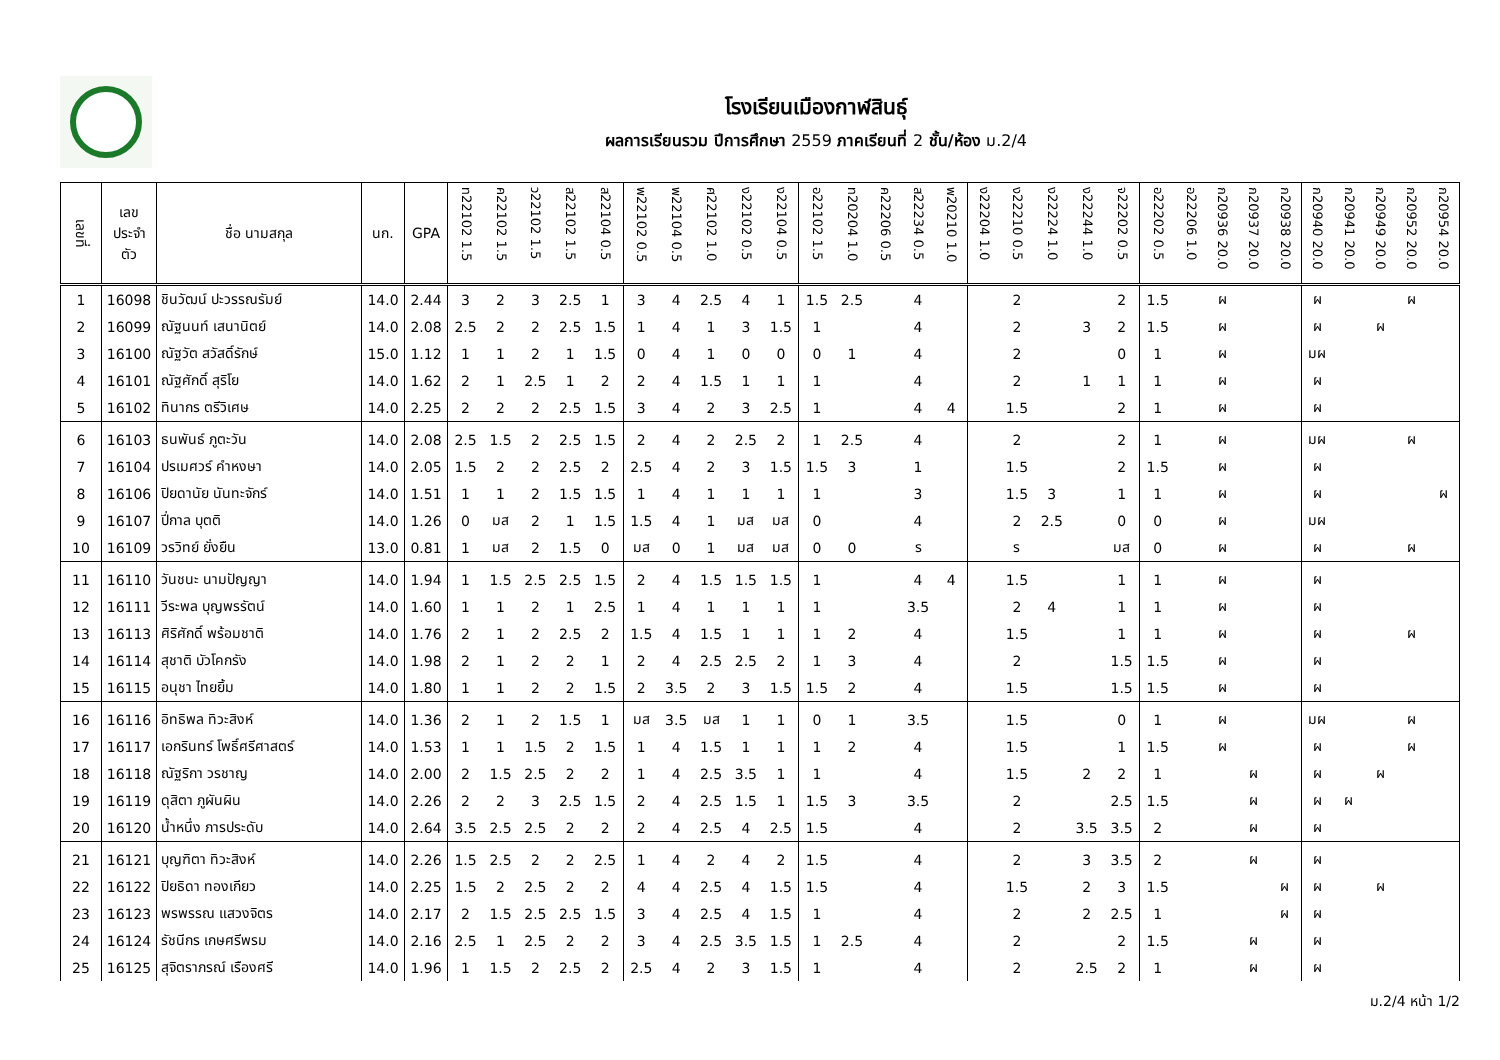โรงเรียนเมืองกาฬสินธุ์
ผลการเรียนรวม ปีการศึกษา 2559 ภาคเรียนที่ 2 ชั้น/ห้อง ม.2/4
| เลขที่ | เลข ประจำ ตัว | ชื่อ นามสกุล | นก. | GPA | ท22102 1.5 | ค22102 1.5 | ว22102 1.5 | ส22102 1.5 | ส22104 0.5 | พ22102 0.5 | พ22104 0.5 | ศ22102 1.0 | ง22102 0.5 | ง22104 0.5 | อ22102 1.5 | ท20204 1.0 | ค22206 0.5 | ส22234 0.5 | พ20210 1.0 | ง22204 1.0 | ง22210 0.5 | ง22224 1.0 | ง22244 1.0 | จ22202 0.5 | อ22202 0.5 | อ22206 1.0 | ก20936 20.0 | ก20937 20.0 | ก20938 20.0 | ก20940 20.0 | ก20941 20.0 | ก20949 20.0 | ก20952 20.0 | ก20954 20.0 |
| --- | --- | --- | --- | --- | --- | --- | --- | --- | --- | --- | --- | --- | --- | --- | --- | --- | --- | --- | --- | --- | --- | --- | --- | --- | --- | --- | --- | --- | --- | --- | --- | --- | --- | --- |
| 1 | 16098 | ชินวัฒน์ ปะวรรณรัมย์ | 14.0 | 2.44 | 3 | 2 | 3 | 2.5 | 1 | 3 | 4 | 2.5 | 4 | 1 | 1.5 | 2.5 | | 4 | | | 2 | | | 2 | 1.5 | | ผ | | | ผ | | | ผ | |
| 2 | 16099 | ณัฐนนท์ เสนานิตย์ | 14.0 | 2.08 | 2.5 | 2 | 2 | 2.5 | 1.5 | 1 | 4 | 1 | 3 | 1.5 | 1 | | | 4 | | | 2 | | 3 | 2 | 1.5 | | ผ | | | ผ | | ผ | | |
| 3 | 16100 | ณัฐวัต สวัสดิ์รักษ์ | 15.0 | 1.12 | 1 | 1 | 2 | 1 | 1.5 | 0 | 4 | 1 | 0 | 0 | 0 | 1 | | 4 | | | 2 | | | 0 | 1 | | ผ | | | มผ | | | | |
| 4 | 16101 | ณัฐศักดิ์ สุริโย | 14.0 | 1.62 | 2 | 1 | 2.5 | 1 | 2 | 2 | 4 | 1.5 | 1 | 1 | 1 | | | 4 | | | 2 | | 1 | 1 | 1 | | ผ | | | ผ | | | | |
| 5 | 16102 | ทินากร ตรีวิเศษ | 14.0 | 2.25 | 2 | 2 | 2 | 2.5 | 1.5 | 3 | 4 | 2 | 3 | 2.5 | 1 | | | 4 | 4 | | 1.5 | | | 2 | 1 | | ผ | | | ผ | | | | |
| 6 | 16103 | ธนพันธ์ ภูตะวัน | 14.0 | 2.08 | 2.5 | 1.5 | 2 | 2.5 | 1.5 | 2 | 4 | 2 | 2.5 | 2 | 1 | 2.5 | | 4 | | | 2 | | | 2 | 1 | | ผ | | | มผ | | | ผ | |
| 7 | 16104 | ปรเมศวร์ คำหงษา | 14.0 | 2.05 | 1.5 | 2 | 2 | 2.5 | 2 | 2.5 | 4 | 2 | 3 | 1.5 | 1.5 | 3 | | 1 | | | 1.5 | | | 2 | 1.5 | | ผ | | | ผ | | | | |
| 8 | 16106 | ปิยดานัย นันทะจักร์ | 14.0 | 1.51 | 1 | 1 | 2 | 1.5 | 1.5 | 1 | 4 | 1 | 1 | 1 | 1 | | | 3 | | | 1.5 | 3 | | 1 | 1 | | ผ | | | ผ | | | | ผ |
| 9 | 16107 | ปี่กาล บุตติ | 14.0 | 1.26 | 0 | มส | 2 | 1 | 1.5 | 1.5 | 4 | 1 | มส | มส | 0 | | | 4 | | | 2 | 2.5 | | 0 | 0 | | ผ | | | มผ | | | | |
| 10 | 16109 | วรวิทย์ ยั่งยืน | 13.0 | 0.81 | 1 | มส | 2 | 1.5 | 0 | มส | 0 | 1 | มส | มส | 0 | 0 | | ร | | | ร | | | มส | 0 | | ผ | | | ผ | | | ผ | |
| 11 | 16110 | วันชนะ นามปัญญา | 14.0 | 1.94 | 1 | 1.5 | 2.5 | 2.5 | 1.5 | 2 | 4 | 1.5 | 1.5 | 1.5 | 1 | | | 4 | 4 | | 1.5 | | | 1 | 1 | | ผ | | | ผ | | | | |
| 12 | 16111 | วีระพล บุญพรรัตน์ | 14.0 | 1.60 | 1 | 1 | 2 | 1 | 2.5 | 1 | 4 | 1 | 1 | 1 | 1 | | | 3.5 | | | 2 | 4 | | 1 | 1 | | ผ | | | ผ | | | | |
| 13 | 16113 | ศิริศักดิ์ พร้อมชาติ | 14.0 | 1.76 | 2 | 1 | 2 | 2.5 | 2 | 1.5 | 4 | 1.5 | 1 | 1 | 1 | 2 | | 4 | | | 1.5 | | | 1 | 1 | | ผ | | | ผ | | | ผ | |
| 14 | 16114 | สุชาติ บัวโคกรัง | 14.0 | 1.98 | 2 | 1 | 2 | 2 | 1 | 2 | 4 | 2.5 | 2.5 | 2 | 1 | 3 | | 4 | | | 2 | | | 1.5 | 1.5 | | ผ | | | ผ | | | | |
| 15 | 16115 | อนุชา ไทยยิ้ม | 14.0 | 1.80 | 1 | 1 | 2 | 2 | 1.5 | 2 | 3.5 | 2 | 3 | 1.5 | 1.5 | 2 | | 4 | | | 1.5 | | | 1.5 | 1.5 | | ผ | | | ผ | | | | |
| 16 | 16116 | อิทธิพล ทิวะสิงห์ | 14.0 | 1.36 | 2 | 1 | 2 | 1.5 | 1 | มส | 3.5 | มส | 1 | 1 | 0 | 1 | | 3.5 | | | 1.5 | | | 0 | 1 | | ผ | | | มผ | | | ผ | |
| 17 | 16117 | เอกรินทร์ โพธิ์ศรีศาสตร์ | 14.0 | 1.53 | 1 | 1 | 1.5 | 2 | 1.5 | 1 | 4 | 1.5 | 1 | 1 | 1 | 2 | | 4 | | | 1.5 | | | 1 | 1.5 | | ผ | | | ผ | | | ผ | |
| 18 | 16118 | ณัฐริกา วรชาญ | 14.0 | 2.00 | 2 | 1.5 | 2.5 | 2 | 2 | 1 | 4 | 2.5 | 3.5 | 1 | 1 | | | 4 | | | 1.5 | | 2 | 2 | 1 | | | ผ | | ผ | | ผ | | |
| 19 | 16119 | ดุสิตา ภูผันผิน | 14.0 | 2.26 | 2 | 2 | 3 | 2.5 | 1.5 | 2 | 4 | 2.5 | 1.5 | 1 | 1.5 | 3 | | 3.5 | | | 2 | | | 2.5 | 1.5 | | | ผ | | ผ | ผ | | | |
| 20 | 16120 | น้ำหนึ่ง ภารประดับ | 14.0 | 2.64 | 3.5 | 2.5 | 2.5 | 2 | 2 | 2 | 4 | 2.5 | 4 | 2.5 | 1.5 | | | 4 | | | 2 | | 3.5 | 3.5 | 2 | | | ผ | | ผ | | | | |
| 21 | 16121 | บุญฑิตา ทิวะสิงห์ | 14.0 | 2.26 | 1.5 | 2.5 | 2 | 2 | 2.5 | 1 | 4 | 2 | 4 | 2 | 1.5 | | | 4 | | | 2 | | 3 | 3.5 | 2 | | | ผ | | ผ | | | | |
| 22 | 16122 | ปิยธิดา ทองเกียว | 14.0 | 2.25 | 1.5 | 2 | 2.5 | 2 | 2 | 4 | 4 | 2.5 | 4 | 1.5 | 1.5 | | | 4 | | | 1.5 | | 2 | 3 | 1.5 | | | | ผ | ผ | | ผ | | |
| 23 | 16123 | พรพรรณ แสวงจิตร | 14.0 | 2.17 | 2 | 1.5 | 2.5 | 2.5 | 1.5 | 3 | 4 | 2.5 | 4 | 1.5 | 1 | | | 4 | | | 2 | | 2 | 2.5 | 1 | | | | ผ | ผ | | | | |
| 24 | 16124 | รัชนีกร เกษศรีพรม | 14.0 | 2.16 | 2.5 | 1 | 2.5 | 2 | 2 | 3 | 4 | 2.5 | 3.5 | 1.5 | 1 | 2.5 | | 4 | | | 2 | | | 2 | 1.5 | | | ผ | | ผ | | | | |
| 25 | 16125 | สุจิตราภรณ์ เรืองศรี | 14.0 | 1.96 | 1 | 1.5 | 2 | 2.5 | 2 | 2.5 | 4 | 2 | 3 | 1.5 | 1 | | | 4 | | | 2 | | 2.5 | 2 | 1 | | | ผ | | ผ | | | | |
ม.2/4 หน้า 1/2